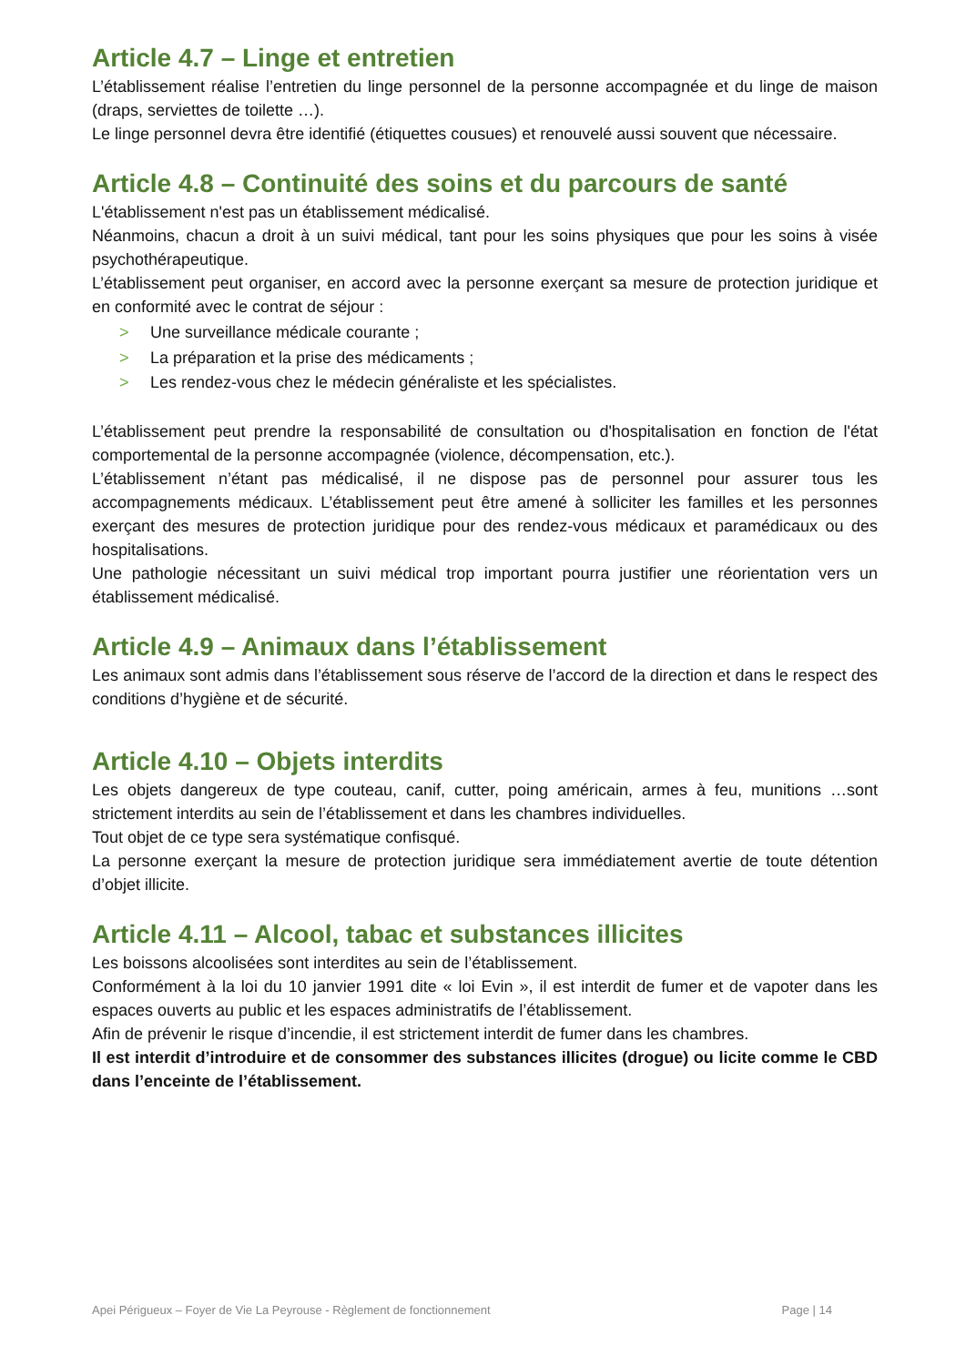Article 4.7 – Linge et entretien
L’établissement réalise l’entretien du linge personnel de la personne accompagnée et du linge de maison (draps, serviettes de toilette …).
Le linge personnel devra être identifié (étiquettes cousues) et renouvelé aussi souvent que nécessaire.
Article 4.8 – Continuité des soins et du parcours de santé
L'établissement n'est pas un établissement médicalisé.
Néanmoins, chacun a droit à un suivi médical, tant pour les soins physiques que pour les soins à visée psychothérapeutique.
L’établissement peut organiser, en accord avec la personne exerçant sa mesure de protection juridique et en conformité avec le contrat de séjour :
> Une surveillance médicale courante ;
> La préparation et la prise des médicaments ;
> Les rendez-vous chez le médecin généraliste et les spécialistes.
L’établissement peut prendre la responsabilité de consultation ou d'hospitalisation en fonction de l'état comportemental de la personne accompagnée (violence, décompensation, etc.).
L’établissement n’étant pas médicalisé, il ne dispose pas de personnel pour assurer tous les accompagnements médicaux. L’établissement peut être amené à solliciter les familles et les personnes exerçant des mesures de protection juridique pour des rendez-vous médicaux et paramédicaux ou des hospitalisations.
Une pathologie nécessitant un suivi médical trop important pourra justifier une réorientation vers un établissement médicalisé.
Article 4.9 – Animaux dans l’établissement
Les animaux sont admis dans l’établissement sous réserve de l’accord de la direction et dans le respect des conditions d’hygiène et de sécurité.
Article 4.10 – Objets interdits
Les objets dangereux de type couteau, canif, cutter, poing américain, armes à feu, munitions …sont strictement interdits au sein de l’établissement et dans les chambres individuelles.
Tout objet de ce type sera systématique confisqué.
La personne exerçant la mesure de protection juridique sera immédiatement avertie de toute détention d’objet illicite.
Article 4.11 – Alcool, tabac et substances illicites
Les boissons alcoolisées sont interdites au sein de l’établissement.
Conformément à la loi du 10 janvier 1991 dite « loi Evin », il est interdit de fumer et de vapoter dans les espaces ouverts au public et les espaces administratifs de l’établissement.
Afin de prévenir le risque d’incendie, il est strictement interdit de fumer dans les chambres.
Il est interdit d’introduire et de consommer des substances illicites (drogue) ou licite comme le CBD dans l’enceinte de l’établissement.
Apei Périgueux – Foyer de Vie La Peyrouse - Règlement de fonctionnement Page | 14